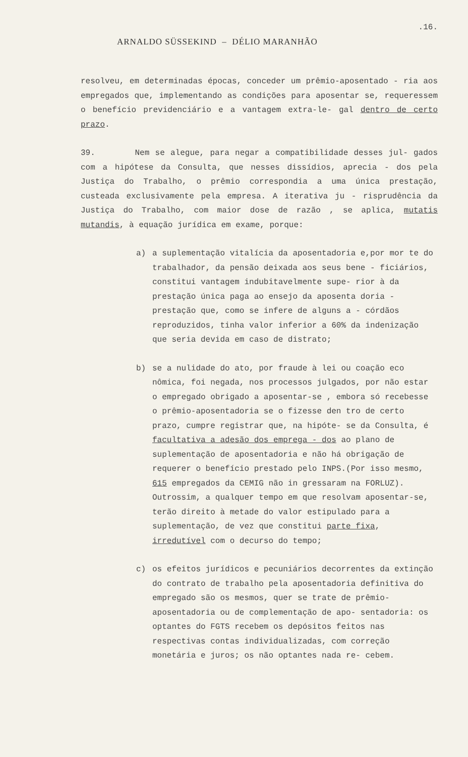.16.
ARNALDO SÜSSEKIND – DÉLIO MARANHÃO
resolveu, em determinadas épocas, conceder um prêmio-aposentado - ria aos empregados que, implementando as condições para aposentar se, requeressem o benefício previdenciário e a vantagem extra-le- gal dentro de certo prazo.
39. Nem se alegue, para negar a compatibilidade desses jul- gados com a hipótese da Consulta, que nesses dissídios, aprecia - dos pela Justiça do Trabalho, o prêmio correspondia a uma única prestação, custeada exclusivamente pela empresa. A iterativa ju - risprudência da Justiça do Trabalho, com maior dose de razão , se aplica, mutatis mutandis, à equação jurídica em exame, porque:
a) a suplementação vitalícia da aposentadoria e,por mor te do trabalhador, da pensão deixada aos seus bene - ficiários, constitui vantagem indubitavelmente supe- rior à da prestação única paga ao ensejo da aposenta doria - prestação que, como se infere de alguns a - córdãos reproduzidos, tinha valor inferior a 60% da indenização que seria devida em caso de distrato;
b) se a nulidade do ato, por fraude à lei ou coação eco nômica, foi negada, nos processos julgados, por não estar o empregado obrigado a aposentar-se , embora só recebesse o prêmio-aposentadoria se o fizesse den tro de certo prazo, cumpre registrar que, na hipóte- se da Consulta, é facultativa a adesão dos emprega - dos ao plano de suplementação de aposentadoria e não há obrigação de requerer o benefício prestado pelo INPS.(Por isso mesmo, 615 empregados da CEMIG não in gressaram na FORLUZ). Outrossim, a qualquer tempo em que resolvam aposentar-se, terão direito à metade do valor estipulado para a suplementação, de vez que constitui parte fixa, irredutível com o decurso do tempo;
c) os efeitos jurídicos e pecuniários decorrentes da extinção do contrato de trabalho pela aposentadoria definitiva do empregado são os mesmos, quer se trate de prêmio-aposentadoria ou de complementação de apo- sentadoria: os optantes do FGTS recebem os depósitos feitos nas respectivas contas individualizadas, com correção monetária e juros; os não optantes nada re- cebem.